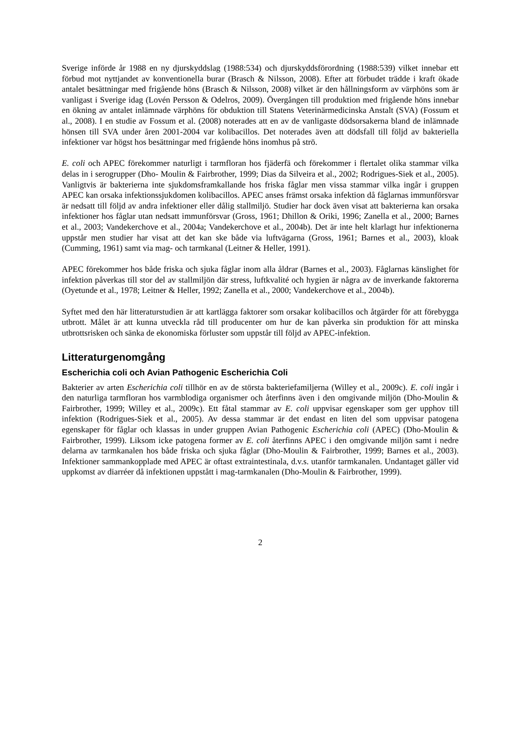Sverige införde år 1988 en ny djurskyddslag (1988:534) och djurskyddsförordning (1988:539) vilket innebar ett förbud mot nyttjandet av konventionella burar (Brasch & Nilsson, 2008). Efter att förbudet trädde i kraft ökade antalet besättningar med frigående höns (Brasch & Nilsson, 2008) vilket är den hållningsform av värphöns som är vanligast i Sverige idag (Lovén Persson & Odelros, 2009). Övergången till produktion med frigående höns innebar en ökning av antalet inlämnade värphöns för obduktion till Statens Veterinärmedicinska Anstalt (SVA) (Fossum et al., 2008). I en studie av Fossum et al. (2008) noterades att en av de vanligaste dödsorsakerna bland de inlämnade hönsen till SVA under åren 2001-2004 var kolibacillos. Det noterades även att dödsfall till följd av bakteriella infektioner var högst hos besättningar med frigående höns inomhus på strö.
E. coli och APEC förekommer naturligt i tarmfloran hos fjäderfä och förekommer i flertalet olika stammar vilka delas in i serogrupper (Dho- Moulin & Fairbrother, 1999; Dias da Silveira et al., 2002; Rodrigues-Siek et al., 2005). Vanligtvis är bakterierna inte sjukdomsframkallande hos friska fåglar men vissa stammar vilka ingår i gruppen APEC kan orsaka infektionssjukdomen kolibacillos. APEC anses främst orsaka infektion då fåglarnas immunförsvar är nedsatt till följd av andra infektioner eller dålig stallmiljö. Studier har dock även visat att bakterierna kan orsaka infektioner hos fåglar utan nedsatt immunförsvar (Gross, 1961; Dhillon & Oriki, 1996; Zanella et al., 2000; Barnes et al., 2003; Vandekerchove et al., 2004a; Vandekerchove et al., 2004b). Det är inte helt klarlagt hur infektionerna uppstår men studier har visat att det kan ske både via luftvägarna (Gross, 1961; Barnes et al., 2003), kloak (Cumming, 1961) samt via mag- och tarmkanal (Leitner & Heller, 1991).
APEC förekommer hos både friska och sjuka fåglar inom alla åldrar (Barnes et al., 2003). Fåglarnas känslighet för infektion påverkas till stor del av stallmiljön där stress, luftkvalité och hygien är några av de inverkande faktorerna (Oyetunde et al., 1978; Leitner & Heller, 1992; Zanella et al., 2000; Vandekerchove et al., 2004b).
Syftet med den här litteraturstudien är att kartlägga faktorer som orsakar kolibacillos och åtgärder för att förebygga utbrott. Målet är att kunna utveckla råd till producenter om hur de kan påverka sin produktion för att minska utbrottsrisken och sänka de ekonomiska förluster som uppstår till följd av APEC-infektion.
Litteraturgenomgång
Escherichia coli och Avian Pathogenic Escherichia Coli
Bakterier av arten Escherichia coli tillhör en av de största bakteriefamiljerna (Willey et al., 2009c). E. coli ingår i den naturliga tarmfloran hos varmblodiga organismer och återfinns även i den omgivande miljön (Dho-Moulin & Fairbrother, 1999; Willey et al., 2009c). Ett fåtal stammar av E. coli uppvisar egenskaper som ger upphov till infektion (Rodrigues-Siek et al., 2005). Av dessa stammar är det endast en liten del som uppvisar patogena egenskaper för fåglar och klassas in under gruppen Avian Pathogenic Escherichia coli (APEC) (Dho-Moulin & Fairbrother, 1999). Liksom icke patogena former av E. coli återfinns APEC i den omgivande miljön samt i nedre delarna av tarmkanalen hos både friska och sjuka fåglar (Dho-Moulin & Fairbrother, 1999; Barnes et al., 2003). Infektioner sammankopplade med APEC är oftast extraintestinala, d.v.s. utanför tarmkanalen. Undantaget gäller vid uppkomst av diarréer då infektionen uppstått i mag-tarmkanalen (Dho-Moulin & Fairbrother, 1999).
2